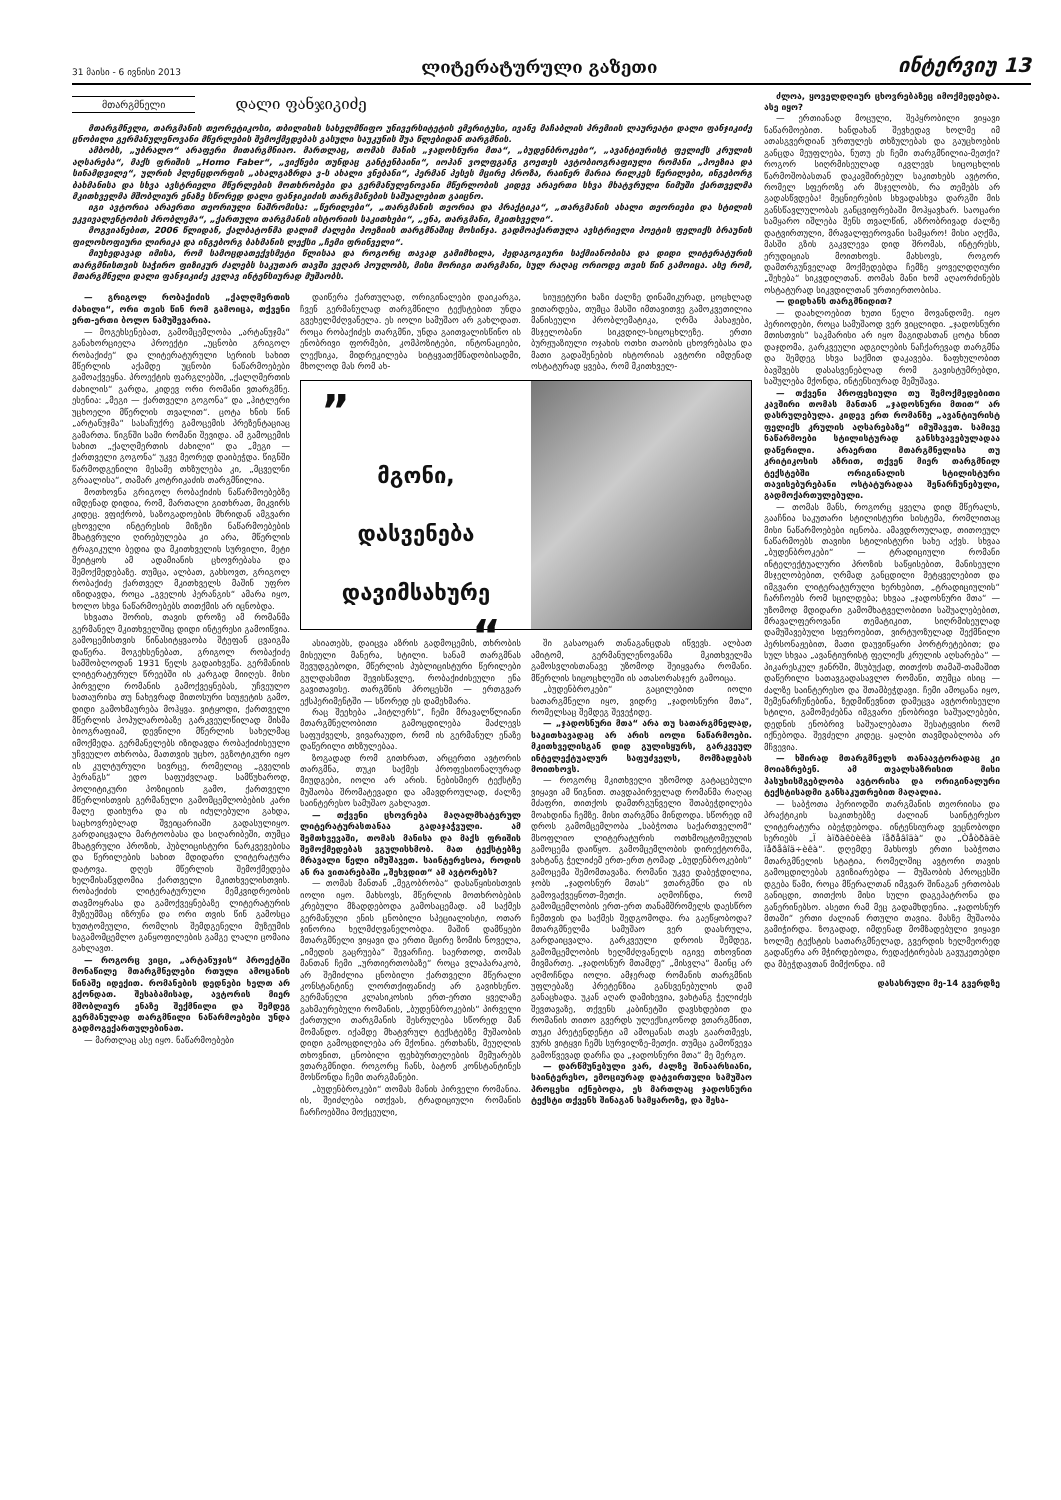31 მაისი - 6 ივნისი 2013 ლიტერატურული გაზეთი ინტერვიუ 13
მთარგმნელი დალი ფანჯიკიძე
მთარგმნელი, თარგმანის თეორეტიკოსი, თბილისის სახელმწიფო უნივერსიტეტის ემერიტუსი, ივანე მაჩაბლის პრემიის ლაურეატი დალი ფანჯიკიძე ცნობილი გერმანულენოვანი მწერლების შემოქმედებას გასული საუკუნის შუა წლებიდან თარგმნის.
ამბობს, „უბრალო“ არაფერი მითარგმნიაო. მართლაც, თომას მანის „ჯადოსნური მთა“, „ბუდენბროკები“, „ავანტიურისტ ფელიქს კრულის აღსარება“, მაქს ფრიშის „Homo Faber“, „ვიქნები თუნდაც განტენბაინი“, იოჰან ვოლფგანგ გოეთეს ავტობიოგრაფიული რომანი „პოეზია და სინამდვილე“, ულრიხ პლენცდორფის „ახალგაზრდა ვ-ს ახალი ვნებანი“, ჰერმან ჰესეს მცირე პროზა, რაინერ მარია რილკეს წერილები, ინგებორგ ბახმანისა და სხვა ავსტრიელი მწერლების მოთხრობები და გერმანულენოვანი მწერლობის კიდევ არაერთი სხვა მხატვრული ნიმუში ქართველმა მკითხველმა მშობლიურ ენაზე სწორედ დალი ფანჯიკიძის თარგმანების საშუალებით გაიცნო.
იგი ავტორია არაერთი თეორიული ნაშრომისა: „წერილები“, „თარგმანის თეორია და პრაქტიკა“, „თარგმანის ახალი თეორიები და სტილის ეკვივალენტობის პრობლემა“, „ქართული თარგმანის ისტორიის საკითხები“, „ენა, თარგმანი, მკითხველი“.
მოგვიანებით, 2006 წლიდან, ქალბატონმა დალიმ ძალები პოეზიის თარგმნაშიც მოსინჯა. გადმოაქართულა ავსტრიელი პოეტის ფელიქს ბრაუნის ფილოსოფიური ლირიკა და ინგებორგ ბახმანის ლექსი „ჩემი ფრინველი“.
მიუხედავად იმისა, რომ სამოცდათექვსმეტი წლისაა და როგორც თავად გამიმხილა, პედაგოგიური საქმიანობისა და დიდი ლიტერატურის თარგმნისთვის საჭირო ფიზიკურ ძალებს საკუთარ თავში ვეღარ პოულობს, მისი მორიგი თარგმანი, სულ რაღაც ორიოდე თვის წინ გამოიცა. ასე რომ, მთარგმნელი დალი ფანჯიკიძე კვლავ ინტენსიურად მუშაობს.
— გრიგოლ რობაქიძის „ქალღმერთის ძახილი“, ორი თვის წინ რომ გამოიცა, თქვენი ერთ-ერთი ბოლო ნამუშევარია.
— მოგეხსენებათ, გამომცემლობა „არტანუჯმა“ განახორციელა პროექტი „უცნობი გრიგოლ რობაქიძე“ და ლიტერატურული სერიის სახით მწერლის აქამდე უცნობი ნაწარმოებები გამოაქვეყნა. პროექტის ფარგლებში, „ქალღმერთის ძახილის“ გარდა, კიდევ ორი რომანი ვთარგმნე. ესენია: „მეგი — ქართველი გოგონა“ და „ჰიტლერი უცხოელი მწერლის თვალით“. ცოტა ხნის წინ „არტანუჯმა“ სასაჩუქრე გამოცემის პრეზენტაციაც გამართა. წიგნში სამი რომანი შევიდა. ამ გამოცემის სახით „ქალღმერთის ძახილი“ და „მეგი — ქართველი გოგონა“ უკვე მეორედ დაიბეჭდა. წიგნში წარმოდგენილი მესამე თხზულება კი, „მცველნი გრაალისა“, თამარ კოტრიკაძის თარგმნილია.
მოთხოვნა გრიგოლ რობაქიძის ნაწარმოებებზე იმდენად დიდია, რომ, მართალი გითხრათ, მიკვირს კიდეც. ვფიქრობ, საზოგადოების მხრიდან ამგვარი ცხოველი ინტერესის მიზეზი ნაწარმოებების მხატვრული ღირებულება კი არა, მწერლის ტრაგიკული ბედია და მკითხველის სურვილი, მეტი შეიტყოს ამ ადამიანის ცხოვრებასა და შემოქმედებაზე. თუმცა, ალბათ, გახსოვთ, გრიგოლ რობაქიძე ქართველ მკითხველს მაშინ უფრო იზიდავდა, როცა „გველის პერანგის“ ამარა იყო, ხოლო სხვა ნაწარმოებებს თითქმის არ იცნობდა.
სხვათა შორის, თავის დროზე ამ რომანმა გერმანელ მკითხველშიც დიდი ინტერესი გამოიწვია. გამოცემისთვის წინასიტყვაობა შტეფან ცვაიგმა დაწერა. მოგეხსენებათ, გრიგოლ რობაქიძე სამშობლოდან 1931 წელს გადაიხვეწა. გერმანიის ლიტერატურულ წრეებში ის კარგად მიიღეს. მისი პირველი რომანის გამოქვეყნებას, უჩვეულო სათაურისა თუ ნახევრად მითოსური სიუჟეტის გამო, დიდი გამოხმაურება მოჰყვა. ვიტყოდი, ქართველი მწერლის პოპულარობაზე გარკვეულწილად მისმა ბიოგრაფიამ, დევნილი მწერლის სახელმაც იმოქმედა. გერმანელებს იზიდავდა რობაქიძისეული უჩვეულო თხრობა, მათთვის უცხო, ეგზოტიკური იყო ის კულტურული სივრცე, რომელიც „გველის პერანგს“ ედო საფუძვლად. სამწუხაროდ, პოლიტიკური პოზიციის გამო, ქართველი მწერლისთვის გერმანული გამომცემლობების კარი მალე დაიხურა და ის იძულებული გახდა, საცხოვრებლად შვეიცარიაში გადასულიყო. გარდაიცვალა მარტოობასა და სიღარიბეში, თუმცა მხატვრული პროზის, პუბლიცისტური ნარკვევებისა და წერილების სახით მდიდარი ლიტერატურა დატოვა. დღეს მწერლის შემოქმედება ხელმისაწვდომია ქართველი მკითხველისთვის. რობაქიძის ლიტერატურული მემკვიდრეობის თავმოყრასა და გამოქვეყნებაზე ლიტერატურის მუზეუმმაც იზრუნა და ორი თვის წინ გამოსცა ხუთტომეული, რომლის შემდგენელი მუზეუმის საგამომცემლო განყოფილების გამგე ლალი ცომაია გახლავთ.
— როგორც ვიცი, „არტანუჯის“ პროექტში მონაწილე მთარგმნელები რთული ამოცანის წინაშე იდექით. რომანების დედნები ხელთ არ გქონდათ. შესაბამისად, ავტორის მიერ მშობლიურ ენაზე შექმნილი და შემდეგ გერმანულად თარგმნილი ნაწარმოებები უნდა გადმოგექართულებინათ.
— მართლაც ასე იყო. ნაწარმოებები
დაიწერა ქართულად, ორიგინალები დაიკარგა, ჩვენ გერმანულად თარგმნილი ტექსტებით უნდა გვეხელმძღვანელა. ეს იოლი სამუშაო არ გახლდათ. როცა რობაქიძეს თარგმნი, უნდა გაითვალისწინო ის ენობრივი ფორმები, კომპოზიტები, ინტონაციები, ლექსიკა, მიდრეკილება სიტყვათქმნადობისადმი, მხოლოდ მას რომ ახ-
სიუჟეტური ხაზი ძალზე დინამიკურად, ცოცხლად ვითარდება, თუმცა მასში იმთავითვე გამოკვეთილია მანისეული პრობლემატიკა, ღრმა პასაჟები, მსჯელობანი სიკვდილ-სიცოცხლეზე. ერთი ბურჟუაზიული ოჯახის ოთხი თაობის ცხოვრებასა და მათი გადაშენების ისტორიას ავტორი იმდენად ოსტატურად ყვება, რომ მკითხველ-
”
მგონი,
დასვენება
დავიმსახურე
“
ასიათებს, დაიცვა აზრის გადმოცემის, თხრობის მისეული მანერა, სტილი. სანამ თარგმნას შევუდგებოდი, მწერლის პუბლიცისტური წერილები გულდასმით შევისწავლე, რობაქიძისეული ენა გავითავისე. თარგმნის პროცესში — ერთგვარ ექსპერიმენტში — სწორედ ეს დამეხმარა.
რაც შეეხება „ჰიტლერს“, ჩემი მრავალწლიანი მთარგმნელობითი გამოცდილება მაძლევს საფუძველს, ვივარაუდო, რომ ის გერმანულ ენაზე დაწერილი თხზულებაა.
ზოგადად რომ გითხრათ, არცერთი ავტორის თარგმნა, თუკი საქმეს პროფესიონალურად მიუდგები, იოლი არ არის. ნებისმიერ ტექსტზე მუშაობა შრომატევადი და ამავდროულად, ძალზე საინტერესო სამუშაო გახლავთ.
— თქვენი ცხოვრება მაღალმხატვრულ ლიტერატურასთანაა გადაჯაჭვული. ამ შემთხვევაში, თომას მანისა და მაქს ფრიშის შემოქმედებას ვგულისხმობ. მათ ტექსტებზე მრავალი წელი იმუშავეთ. საინტერესოა, როდის ან რა ვითარებაში „შეხვდით“ ამ ავტორებს?
— თომას მანთან „მეგობრობა“ დასაწყისისთვის იოლი იყო. მახსოვს, მწერლის მოთხრობების კრებული მზადდებოდა გამოსაცემად. ამ საქმეს გერმანული ენის ცნობილი სპეციალისტი, ოთარ ჯინორია ხელმძღვანელობდა. მაშინ დამწყები მთარგმნელი ვიყავი და ერთი მცირე ზომის ნოველა, „იმედის გაცრუება“ შევარჩიე. საერთოდ, თომას მანთან ჩემი „ურთიერთობაზე“ როცა ვლაპარაკობ, არ შემიძლია ცნობილი ქართველი მწერალი კონსტანტინე ლორთქიფანიძე არ გავიხსენო. გერმანელი კლასიკოსის ერთ-ერთი ყველაზე გახმაურებული რომანის, „ბუდენბროკების“ პირველი ქართული თარგმანის შესრულება სწორედ მან მომანდო. იქამდე მხატვრულ ტექსტებზე მუშაობის დიდი გამოცდილება არ მქონია. ერთხანს, მეუღლის თხოვნით, ცნობილი ფეხბურთელების მემუარებს ვთარგმნიდი. როგორც ჩანს, ბატონ კონსტანტინეს მოსწონდა ჩემი თარგმანები.
„ბუდენბროკები“ თომას მანის პირველი რომანია. ის, შეიძლება ითქვას, ტრადიციული რომანის ჩარჩოებშია მოქცეული,
ში გასაოცარ თანაგანცდას იწვევს. ალბათ ამიტომ, გერმანულენოვანმა მკითხველმა გამოსვლისთანავე უზომოდ შეიყვარა რომანი. მწერლის სიცოცხლეში ის ათასორასჯერ გამოიცა.
„ბუდენბროკები“ გაცილებით იოლი სათარგმნელი იყო, ვიდრე „ჯადოსნური მთა“, რომელსაც შემდეგ შევეჭიდე.
— „ჯადოსნური მთა“ არა თუ სათარგმნელად, საკითხავადაც არ არის იოლი ნაწარმოები. მკითხველისგან დიდ გულისყურს, გარკვეულ ინტელექტუალურ საფუძველს, მომზადებას მოითხოვს.
— როგორც მკითხველი უზომოდ გატაცებული ვიყავი ამ წიგნით. თავდაპირველად რომანმა რაღაც მძაფრი, თითქოს დამთრგუნველი შთაბეჭდილება მოახდინა ჩემზე. მისი თარგმნა მინდოდა. სწორედ იმ დროს გამომცემლობა „საბჭოთა საქართველომ“ მსოფლიო ლიტერატურის ოთხმოცტომეულის გამოცემა დაიწყო. გამომცემლობის დირექტორმა, ვახტანგ ჭელიძემ ერთ-ერთ ტომად „ბუდენბროკების“ გამოცემა შემომთავაზა. რომანი უკვე დაბეჭდილია, ჯობს „ჯადოსნურ მთას“ ვთარგმნი და ის გამოვაქვეყნოთ-მეთქი. აღმოჩნდა, რომ გამომცემლობის ერთ-ერთ თანამშრომელს დაესწრო ჩემთვის და საქმეს შედგომოდა. რა გაეწყობოდა? მთარგმნელმა სამუშაო ვერ დაასრულა, გარდაიცვალა. გარკვეული დროის შემდეგ, გამომცემლობის ხელმძღვანელს იგივე თხოვნით მივმართე. „ჯადოსნურ მთამდე“ „მისვლა“ მაინც არ აღმოჩნდა იოლი. ამჯერად რომანის თარგმნის უფლებაზე პრეტენზია განსვენებულის დამ განაცხადა. უკან აღარ დამიხევია, ვახტანგ ჭელიძეს შევთავაზე, თქვენს კაბინეტში დავსხდებით და რომანის თითო გვერდს ულექსიკონოდ ვთარგმნით, თუკი პრეტენდენტი ამ ამოცანას თავს გაართმევს, ვურს ვიტყვი ჩემს სურვილზე-მეთქი. თუმცა გამოწვევა გამოწვევად დარჩა და „ჯადოსნური მთა“ მე მერგო.
— დარწმუნებული ვარ, ძალზე შინაარსიანი, საინტერესო, ემოციურად დატვირთული სამუშაო პროცესი იქნებოდა, ეს მართლაც ჯადოსნური ტექსტი თქვენს შინაგან სამყაროზე, და შესა-
ძლოა, ყოველდღიურ ცხოვრებაზეც იმოქმედებდა. ასე იყო?
— ერთიანად მოცული, შეპყრობილი ვიყავი ნაწარმოებით. ხანდახან შევხედავ ხოლმე იმ ათასგვერდიან ურთულეს თხზულებას და გაუცხოების განცდა მეუფლება, ნუთუ ეს ჩემი თარგმნილია-მეთქი? როგორ სიღრმისეულად იკვლევს სიცოცხლის წარმოშობასთან დაკავშირებულ საკითხებს ავტორი, რომელ სფეროზე არ მსჯელობს, რა თემებს არ გადასწვდება! მეცნიერების სხვადასხვა დარგში მის განსწავლულობას განცვიფრებაში მოჰყავხარ. საოცარი სამყარო იშლება შენს თვალწინ, აზრობრივად ძალზე დატვირთული, მრავალფეროვანი სამყარო! მისი აღქმა, მასში გზის გაკვლევა დიდ შრომას, ინტერესს, ერუდიციას მოითხოვს. მახსოვს, როგორ დამთრგუნველად მოქმედებდა ჩემზე ყოველდღიური „შეხება“ სიკვდილთან. თომას მანი ხომ აღაორძინებს ოსტატურად სიკვდილთან ურთიერთობისა.
— დიდხანს თარგმნიდით?
— დაახლოებით ხუთი წელი მოვანდომე. იყო პერიოდები, როცა სამუშაოდ ვერ ვიცლიდი. „ჯადოსნური მთისთვის“ საკმარისი არ იყო მაგიდასთან ცოტა ხნით დაჯდომა, გარკვეული ადგილების ნაჩქარევად თარგმნა და შემდეგ სხვა საქმით დაკავება. ზაფხულობით ბავშვებს დასასვენებლად რომ გავისტუმრებდი, საშულება მქონდა, ინტენსიურად მემუშავა.
— თქვენი პროფესიული თუ შემოქმედებითი კავშირი თომას მანთან „ჯადოსნური მთით“ არ დასრულებულა. კიდევ ერთ რომანზე „ავანტიურისტ ფელიქს კრულის აღსარებაზე“ იმუშავეთ. სამივე ნაწარმოები სტილისტურად განსხვავებულადაა დაწერილი. არაერთი მთარგმნელისა თუ კრიტიკოსის აზრით, თქვენ მიერ თარგმნილ ტექსტებში ორიგინალის სტილისტური თავისებურებანი ოსტატურადაა შენარჩუნებული, გადმოქართულებული.
— თომას მანს, როგორც ყველა დიდ მწერალს, გააჩნია საკუთარი სტილისტური სისტემა, რომლითაც მისი ნაწარმოებები იცნობა. ამავდროულად, თითოეულ ნაწარმოებს თავისი სტილისტური სახე აქვს. სხვაა „ბუდენბროკები“ — ტრადიციული რომანი ინტელექტუალური პროზის საწყისებით, მანისეული მსჯელობებით, ღრმად განცდილი მეტყველებით და იმგვარი ლიტერატურული ხერხებით, „ტრადიციულის“ ჩარჩოებს რომ სცილდება; სხვაა „ჯადოსნური მთა“ — უზომოდ მდიდარი გამომხატველობითი საშუალებებით, მრავალფეროვანი თემატიკით, სიღრმისეულად დამუშავებული სფეროებით, ვირტუოზულად შექმნილი პერსონაჟებით, მათი დაუვიწყარი პორტრეტებით; და სულ სხვაა „ავანტიურისტ ფელიქს კრულის აღსარება“ — პიკარესკულ ჟანრში, მსუბუქად, თითქოს თამაშ-თამაშით დაწერილი სათავგადასავლო რომანი, თუმცა ისიც — ძალზე საინტერესო და შთამბეჭდავი. ჩემი ამოცანა იყო, შემენარჩუნებინა, ზედმიწევნით დამეცვა ავტორისეული სტილი, გამომეძებნა იმგვარი ენობრივი საშუალებები, დედნის ენობრივ საშუალებათა შესატყვისი რომ იქნებოდა. შევძელი კიდეც. ყალბი თავმდაბლობა არ მჩვევია.
— ხშირად მთარგმნელს თანაავტორადაც კი მოიაზრებენ. ამ თვალსაზრისით მისი პასუხისმგებლობა ავტორისა და ორიგინალური ტექსტისადმი განსაკუთრებით მაღალია.
— საბჭოთა პერიოდში თარგმანის თეორიისა და პრაქტიკის საკითხებზე ძალიან საინტერესო ლიტერატურა იბეჭდებოდა. ინტენსიურად ვეცნობოდი სერიებს „Ї àïðàêòèêà ïåðåâîäà“ და „Òåòðàäè ïåðåâîä÷èêà“. დღემდე მახსოვს ერთი საბჭოთა მთარგმნელის სტატია, რომელშიც ავტორი თავის გამოცდილებას გვიზიარებდა — მუშაობის პროცესში დგება წამი, როცა მწერალთან იმგვარ შინაგან ერთობას განიცდი, თითქოს მისი სული დაგეპატრონა და განერინებსო. ასეთი რამ მეც გადამხდენია. „ჯადოსნურ მთაში“ ერთი ძალიან რთული თავია. მასზე მუშაობა გამიჭირდა. ზოგადად, იმდენად მომზადებული ვიყავი ხოლმე ტექსტის სათარგმნელად, გვერდის ხელმეორედ გადაწერა არ მჭირდებოდა, რედაქტირებას გავუკეთებდი და მბეჭდავთან მიმქონდა. იმ
დასასრული მე-14 გვერდზე